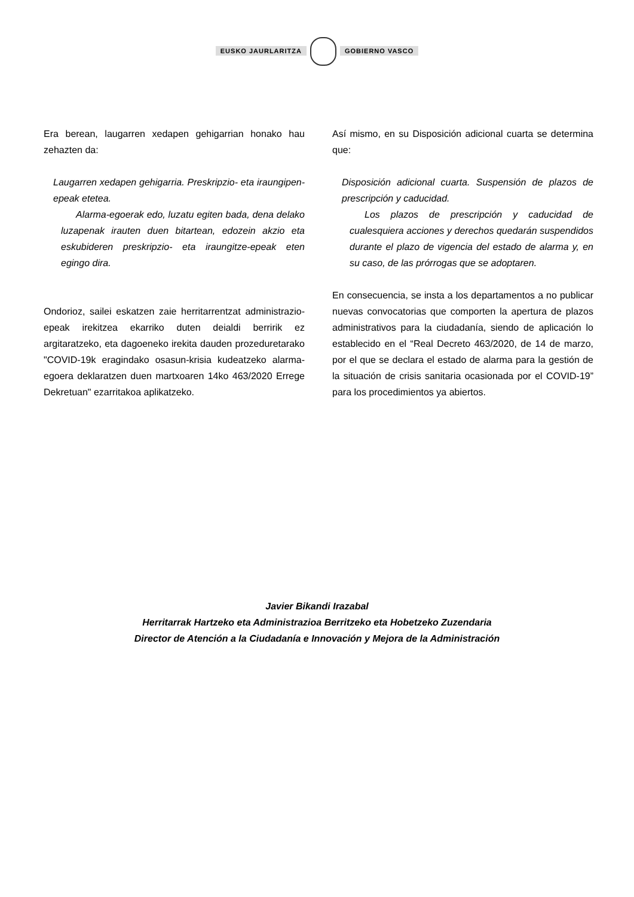EUSKO JAURLARITZA GOBIERNO VASCO
Era berean, laugarren xedapen gehigarrian honako hau zehazten da:
Laugarren xedapen gehigarria. Preskripzio- eta iraungipen-epeak etetea.
Alarma-egoerak edo, luzatu egiten bada, dena delako luzapenak irauten duen bitartean, edozein akzio eta eskubideren preskripzio- eta iraungitze-epeak eten egingo dira.
Ondorioz, sailei eskatzen zaie herritarrentzat administrazio-epeak irekitzea ekarriko duten deialdi berririk ez argitaratzeko, eta dagoeneko irekita dauden prozeduretarako "COVID-19k eragindako osasun-krisia kudeatzeko alarma-egoera deklaratzen duen martxoaren 14ko 463/2020 Errege Dekretuan" ezarritakoa aplikatzeko.
Así mismo, en su Disposición adicional cuarta se determina que:
Disposición adicional cuarta. Suspensión de plazos de prescripción y caducidad.
Los plazos de prescripción y caducidad de cualesquiera acciones y derechos quedarán suspendidos durante el plazo de vigencia del estado de alarma y, en su caso, de las prórrogas que se adoptaren.
En consecuencia, se insta a los departamentos a no publicar nuevas convocatorias que comporten la apertura de plazos administrativos para la ciudadanía, siendo de aplicación lo establecido en el “Real Decreto 463/2020, de 14 de marzo, por el que se declara el estado de alarma para la gestión de la situación de crisis sanitaria ocasionada por el COVID-19” para los procedimientos ya abiertos.
Javier Bikandi Irazabal
Herritarrak Hartzeko eta Administrazioa Berritzeko eta Hobetzeko Zuzendaria
Director de Atención a la Ciudadanía e Innovación y Mejora de la Administración